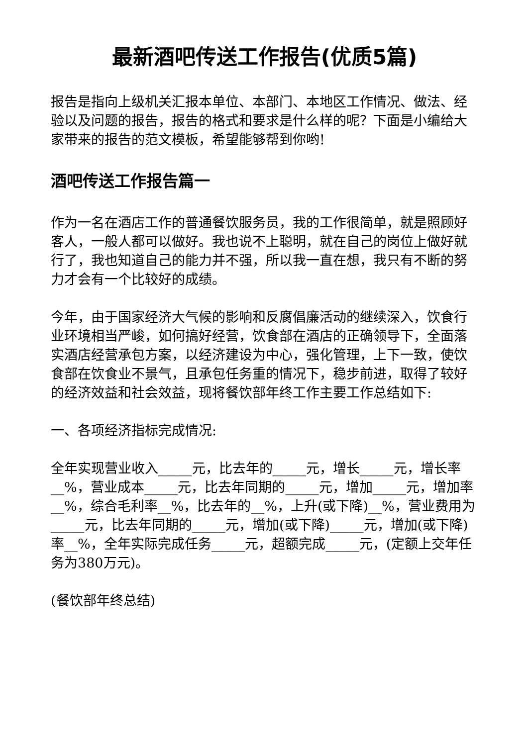最新酒吧传送工作报告(优质5篇)
报告是指向上级机关汇报本单位、本部门、本地区工作情况、做法、经验以及问题的报告，报告的格式和要求是什么样的呢？下面是小编给大家带来的报告的范文模板，希望能够帮到你哟!
酒吧传送工作报告篇一
作为一名在酒店工作的普通餐饮服务员，我的工作很简单，就是照顾好客人，一般人都可以做好。我也说不上聪明，就在自己的岗位上做好就行了，我也知道自己的能力并不强，所以我一直在想，我只有不断的努力才会有一个比较好的成绩。
今年，由于国家经济大气候的影响和反腐倡廉活动的继续深入，饮食行业环境相当严峻，如何搞好经营，饮食部在酒店的正确领导下，全面落实酒店经营承包方案，以经济建设为中心，强化管理，上下一致，使饮食部在饮食业不景气，且承包任务重的情况下，稳步前进，取得了较好的经济效益和社会效益，现将餐饮部年终工作主要工作总结如下:
一、各项经济指标完成情况:
全年实现营业收入_____元，比去年的_____元，增长_____元，增长率__%，营业成本_____元，比去年同期的_____元，增加_____元，增加率__%，综合毛利率__%，比去年的__%，上升(或下降)__%，营业费用为_____元，比去年同期的_____元，增加(或下降)_____元，增加(或下降)率__%，全年实际完成任务_____元，超额完成_____元，(定额上交年任务为380万元)。
(餐饮部年终总结)